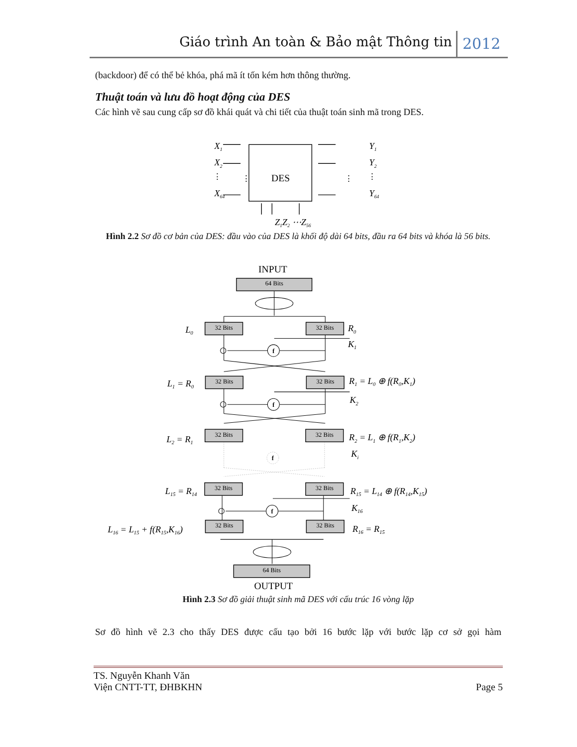Giáo trình An toàn & Bảo mật Thông tin 2012
(backdoor) để có thể bẻ khóa, phá mã ít tốn kém hơn thông thường.
Thuật toán và lưu đồ hoạt động của DES
Các hình vẽ sau cung cấp sơ đồ khái quát và chi tiết của thuật toán sinh mã trong DES.
X1
X2
X64
⋮
⋮
⋮
⋮
DES
Y1
Y2
Y64
Z1Z2 ⋯Z56
Hình 2.2 Sơ đồ cơ bản của DES: đầu vào của DES là khối độ dài 64 bits, đầu ra 64 bits và khóa là 56 bits.
64 Bits
64 Bits
32 Bits
32 Bits
32 Bits
32 Bits
32 Bits
32 Bits
32 Bits
32 Bits
32 Bits
32 Bits
f
f
f
f
INPUT
OUTPUT
L0
R0
K1
L1 = R0
R1 = L0 ⊕ f(R0,K1)
K2
L2 = R1
R2 = L1 ⊕ f(R1,K2)
Ki
L15 = R14
R15 = L14 ⊕ f(R14,K15)
K16
L16 = L15 + f(R15,K16)
R16 = R15
Hình 2.3 Sơ đồ giải thuật sinh mã DES với cấu trúc 16 vòng lặp
Sơ đồ hình vẽ 2.3 cho thấy DES được cấu tạo bởi 16 bước lặp với bước lặp cơ sở gọi hàm
TS. Nguyễn Khanh Văn
Viện CNTT-TT, ĐHBKHN
Page 5